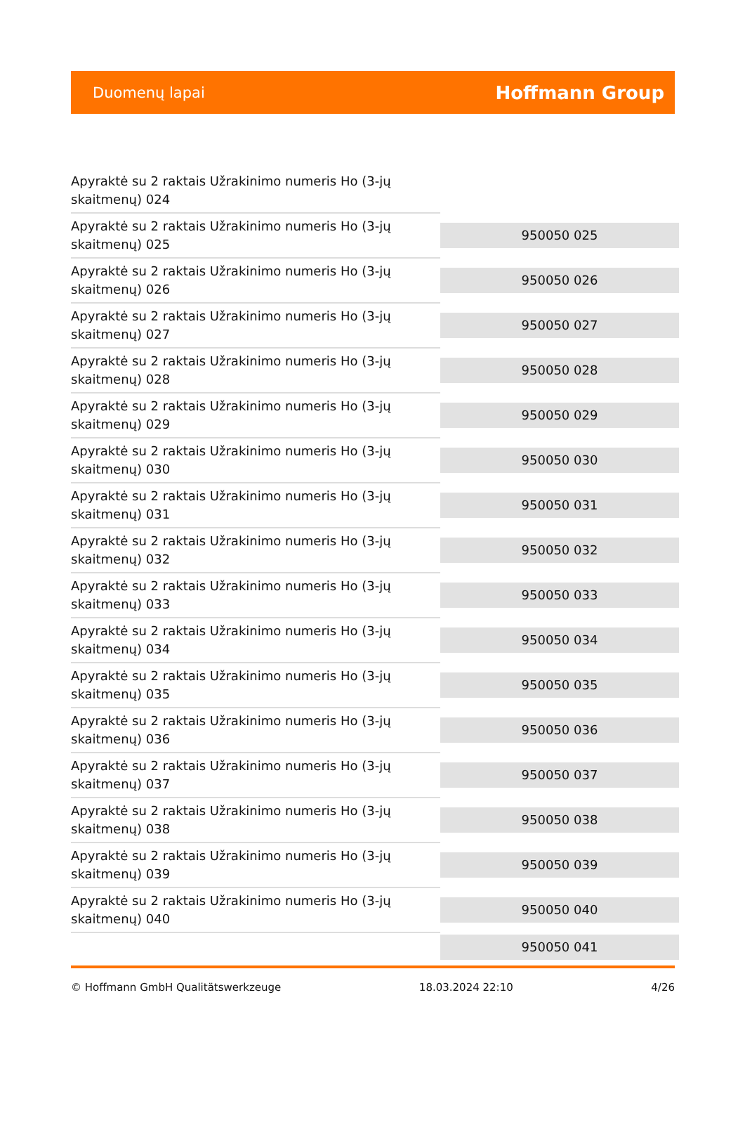Duomenų lapai
Hoffmann Group
| Apyraktė su 2 raktais Užrakinimo numeris Ho (3-jų skaitmenų) 024 | |
| Apyraktė su 2 raktais Užrakinimo numeris Ho (3-jų skaitmenų) 025 | 950050 025 |
| Apyraktė su 2 raktais Užrakinimo numeris Ho (3-jų skaitmenų) 026 | 950050 026 |
| Apyraktė su 2 raktais Užrakinimo numeris Ho (3-jų skaitmenų) 027 | 950050 027 |
| Apyraktė su 2 raktais Užrakinimo numeris Ho (3-jų skaitmenų) 028 | 950050 028 |
| Apyraktė su 2 raktais Užrakinimo numeris Ho (3-jų skaitmenų) 029 | 950050 029 |
| Apyraktė su 2 raktais Užrakinimo numeris Ho (3-jų skaitmenų) 030 | 950050 030 |
| Apyraktė su 2 raktais Užrakinimo numeris Ho (3-jų skaitmenų) 031 | 950050 031 |
| Apyraktė su 2 raktais Užrakinimo numeris Ho (3-jų skaitmenų) 032 | 950050 032 |
| Apyraktė su 2 raktais Užrakinimo numeris Ho (3-jų skaitmenų) 033 | 950050 033 |
| Apyraktė su 2 raktais Užrakinimo numeris Ho (3-jų skaitmenų) 034 | 950050 034 |
| Apyraktė su 2 raktais Užrakinimo numeris Ho (3-jų skaitmenų) 035 | 950050 035 |
| Apyraktė su 2 raktais Užrakinimo numeris Ho (3-jų skaitmenų) 036 | 950050 036 |
| Apyraktė su 2 raktais Užrakinimo numeris Ho (3-jų skaitmenų) 037 | 950050 037 |
| Apyraktė su 2 raktais Užrakinimo numeris Ho (3-jų skaitmenų) 038 | 950050 038 |
| Apyraktė su 2 raktais Užrakinimo numeris Ho (3-jų skaitmenų) 039 | 950050 039 |
| Apyraktė su 2 raktais Užrakinimo numeris Ho (3-jų skaitmenų) 040 | 950050 040 |
| | 950050 041 |
© Hoffmann GmbH Qualitätswerkzeuge 18.03.2024 22:10 4/26